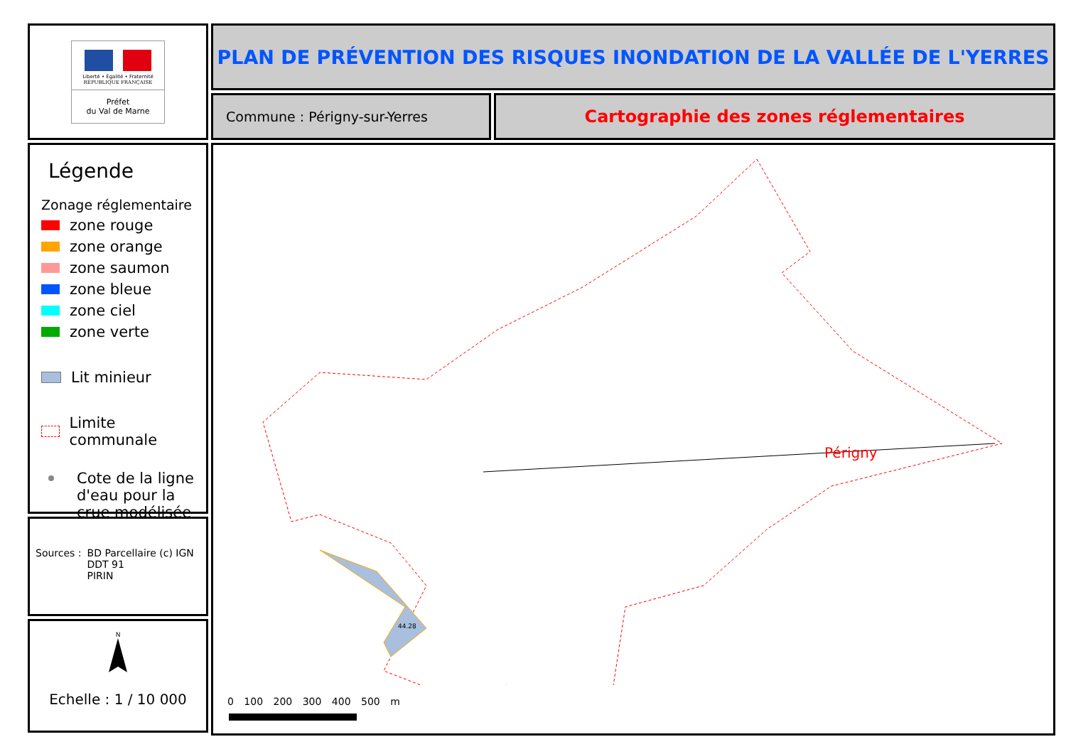Liberté • Égalité • Fraternité
RÉPUBLIQUE FRANÇAISE
Préfet
du Val de Marne
PLAN DE PRÉVENTION DES RISQUES INONDATION DE LA VALLÉE DE L'YERRES
Commune : Périgny-sur-Yerres
Cartographie des zones réglementaires
Légende
Zonage réglementaire
zone rouge
zone orange
zone saumon
zone bleue
zone ciel
zone verte
Lit minieur
Limite communale
Cote de la ligne
d'eau pour la
crue modélisée
Sources : BD Parcellaire (c) IGN
DDT 91
PIRIN
N
Echelle : 1 / 10 000
Périgny
44.28
0 100 200 300 400 500 m